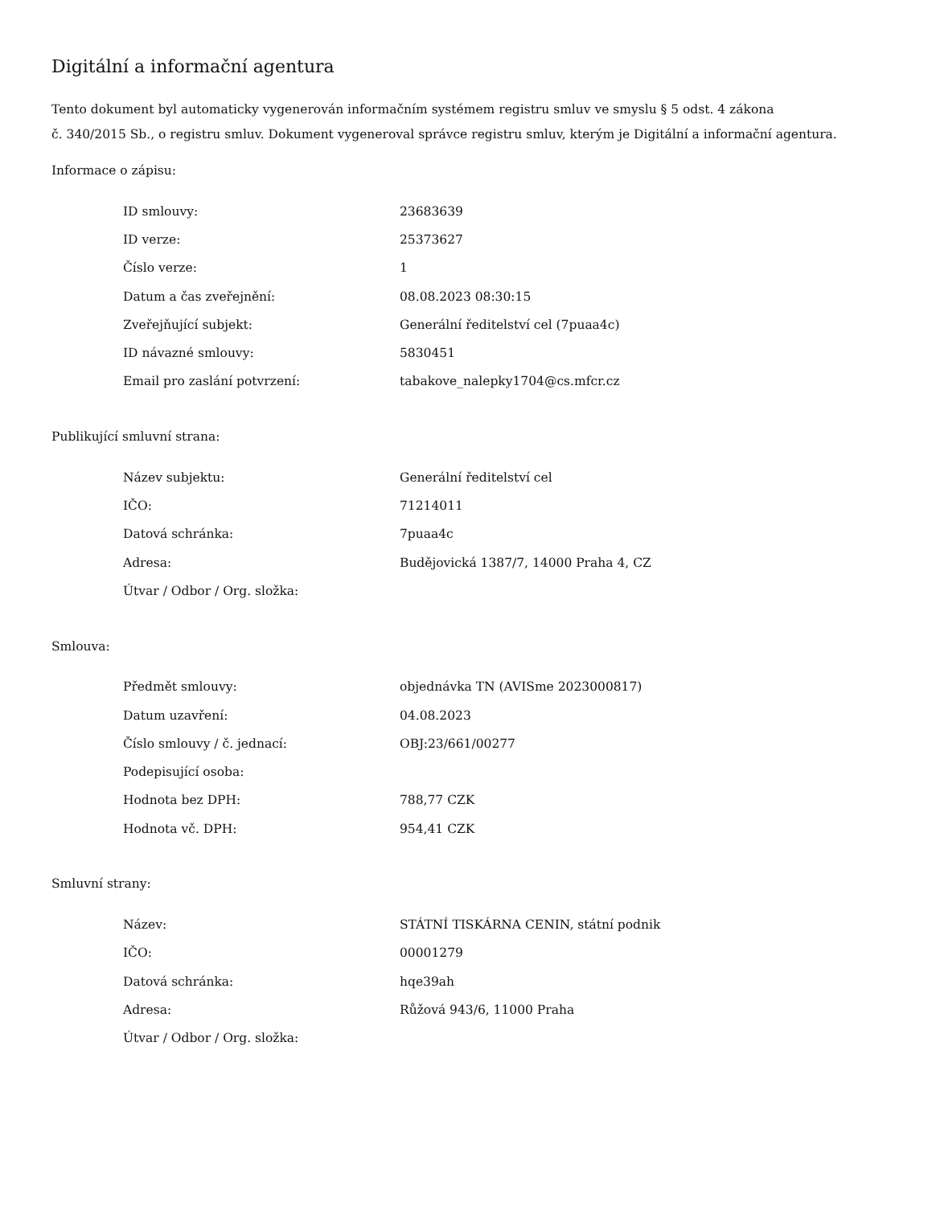Digitální a informační agentura
Tento dokument byl automaticky vygenerován informačním systémem registru smluv ve smyslu § 5 odst. 4 zákona
č. 340/2015 Sb., o registru smluv. Dokument vygeneroval správce registru smluv, kterým je Digitální a informační agentura.
Informace o zápisu:
| ID smlouvy: | 23683639 |
| ID verze: | 25373627 |
| Číslo verze: | 1 |
| Datum a čas zveřejnění: | 08.08.2023 08:30:15 |
| Zveřejňující subjekt: | Generální ředitelství cel (7puaa4c) |
| ID návazné smlouvy: | 5830451 |
| Email pro zaslání potvrzení: | tabakove_nalepky1704@cs.mfcr.cz |
Publikující smluvní strana:
| Název subjektu: | Generální ředitelství cel |
| IČO: | 71214011 |
| Datová schránka: | 7puaa4c |
| Adresa: | Budějovická 1387/7, 14000 Praha 4, CZ |
| Útvar / Odbor / Org. složka: | |
Smlouva:
| Předmět smlouvy: | objednávka TN (AVISme 2023000817) |
| Datum uzavření: | 04.08.2023 |
| Číslo smlouvy / č. jednací: | OBJ:23/661/00277 |
| Podepisující osoba: | |
| Hodnota bez DPH: | 788,77 CZK |
| Hodnota vč. DPH: | 954,41 CZK |
Smluvní strany:
| Název: | STÁTNÍ TISKÁRNA CENIN, státní podnik |
| IČO: | 00001279 |
| Datová schránka: | hqe39ah |
| Adresa: | Růžová 943/6, 11000 Praha |
| Útvar / Odbor / Org. složka: | |